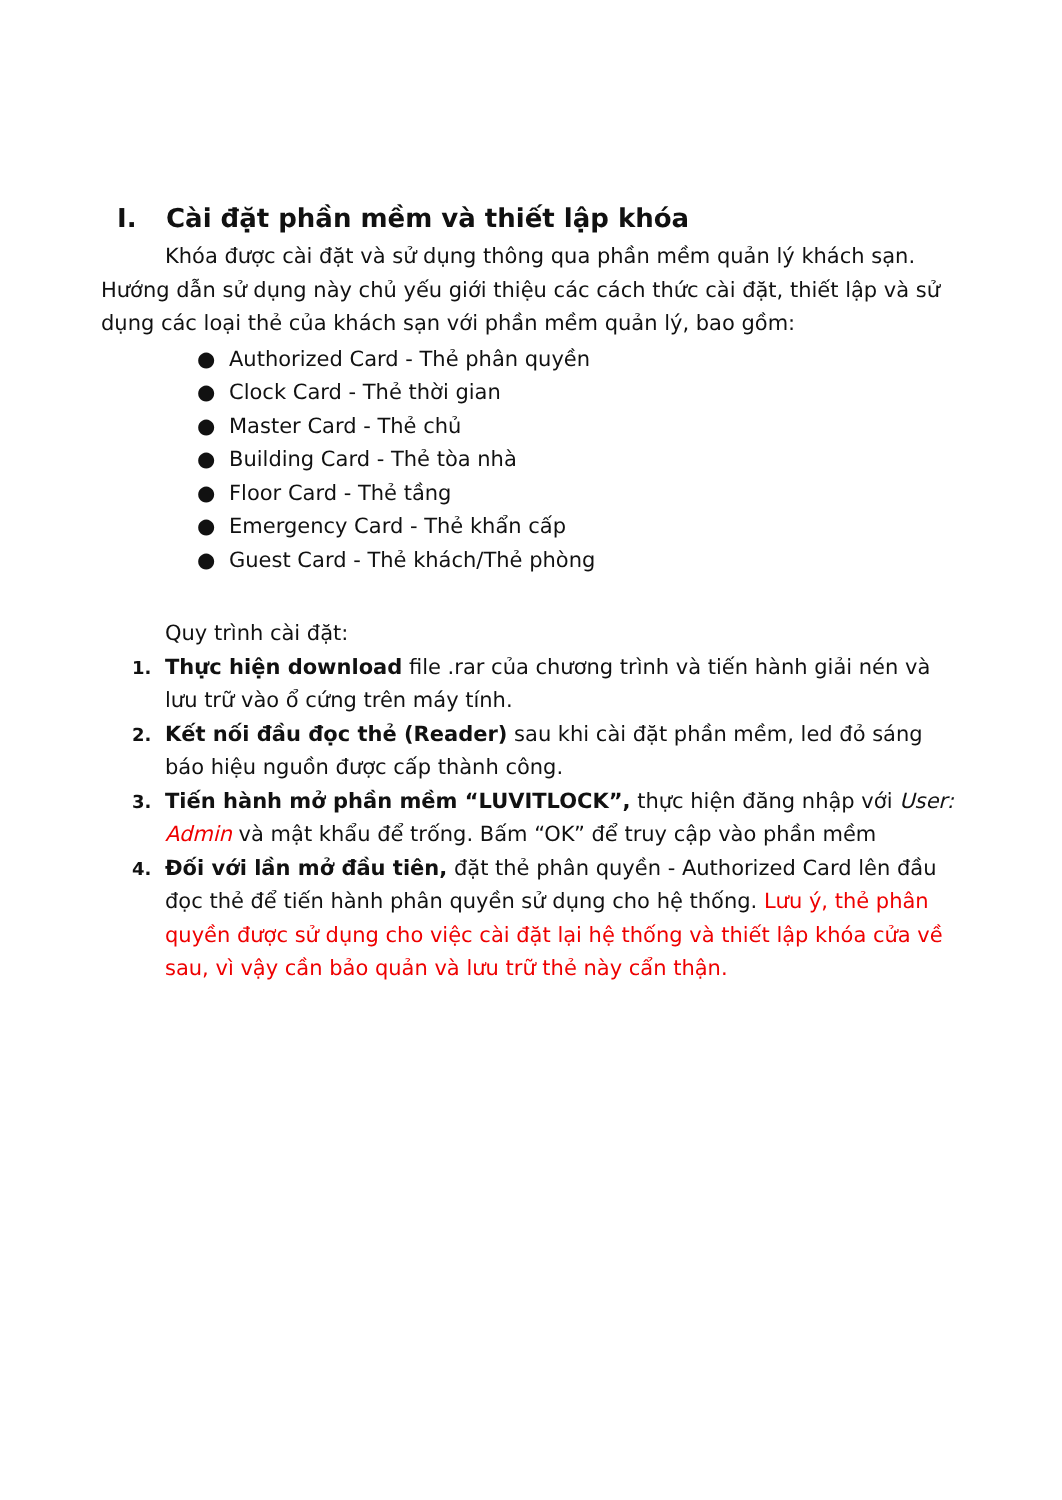I. Cài đặt phần mềm và thiết lập khóa
Khóa được cài đặt và sử dụng thông qua phần mềm quản lý khách sạn. Hướng dẫn sử dụng này chủ yếu giới thiệu các cách thức cài đặt, thiết lập và sử dụng các loại thẻ của khách sạn với phần mềm quản lý, bao gồm:
● Authorized Card - Thẻ phân quyền
● Clock Card - Thẻ thời gian
● Master Card - Thẻ chủ
● Building Card - Thẻ tòa nhà
● Floor Card - Thẻ tầng
● Emergency Card - Thẻ khẩn cấp
● Guest Card - Thẻ khách/Thẻ phòng
Quy trình cài đặt:
1. Thực hiện download file .rar của chương trình và tiến hành giải nén và lưu trữ vào ổ cứng trên máy tính.
2. Kết nối đầu đọc thẻ (Reader) sau khi cài đặt phần mềm, led đỏ sáng báo hiệu nguồn được cấp thành công.
3. Tiến hành mở phần mềm “LUVITLOCK”, thực hiện đăng nhập với User: Admin và mật khẩu để trống. Bấm “OK” để truy cập vào phần mềm
4. Đối với lần mở đầu tiên, đặt thẻ phân quyền - Authorized Card lên đầu đọc thẻ để tiến hành phân quyền sử dụng cho hệ thống. Lưu ý, thẻ phân quyền được sử dụng cho việc cài đặt lại hệ thống và thiết lập khóa cửa về sau, vì vậy cần bảo quản và lưu trữ thẻ này cẩn thận.